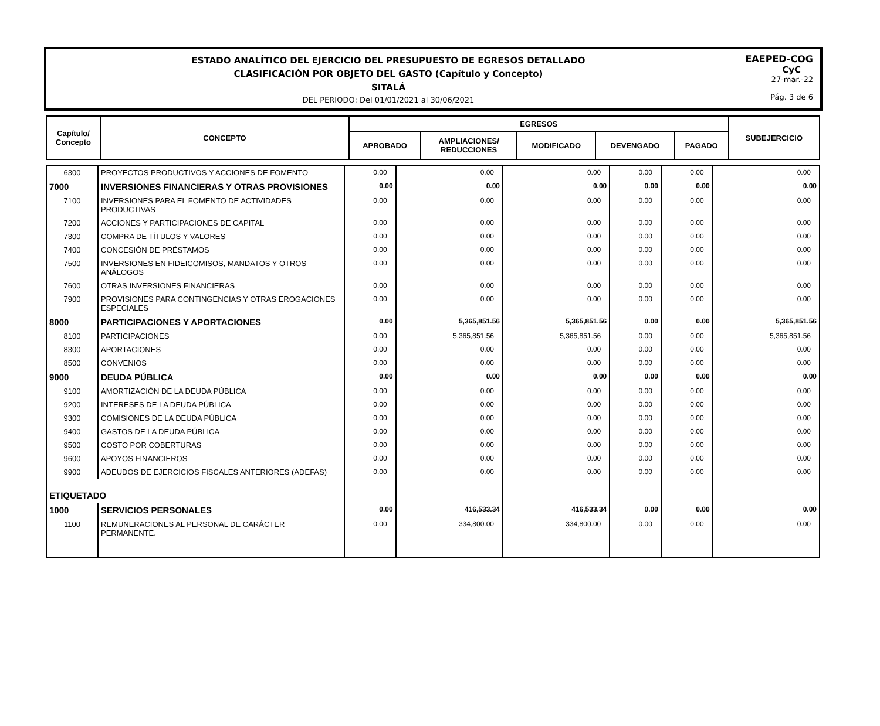ESTADO ANALÍTICO DEL EJERCICIO DEL PRESUPUESTO DE EGRESOS DETALLADO
CLASIFICACIÓN POR OBJETO DEL GASTO (Capítulo y Concepto)
SITALÁ
DEL PERIODO: Del 01/01/2021 al 30/06/2021
EAEPED-COG
CyC
27-mar.-22
Pág. 3 de 6
| Capítulo/ Concepto | CONCEPTO | EGRESOS | | | | | SUBEJERCICIO |
| --- | --- | --- | --- | --- | --- | --- | --- |
| | | APROBADO | AMPLIACIONES/ REDUCCIONES | MODIFICADO | DEVENGADO | PAGADO | |
| 6300 | PROYECTOS PRODUCTIVOS Y ACCIONES DE FOMENTO | 0.00 | 0.00 | 0.00 | 0.00 | 0.00 | 0.00 |
| 7000 | INVERSIONES FINANCIERAS Y OTRAS PROVISIONES | 0.00 | 0.00 | 0.00 | 0.00 | 0.00 | 0.00 |
| 7100 | INVERSIONES PARA EL FOMENTO DE ACTIVIDADES PRODUCTIVAS | 0.00 | 0.00 | 0.00 | 0.00 | 0.00 | 0.00 |
| 7200 | ACCIONES Y PARTICIPACIONES DE CAPITAL | 0.00 | 0.00 | 0.00 | 0.00 | 0.00 | 0.00 |
| 7300 | COMPRA DE TÍTULOS Y VALORES | 0.00 | 0.00 | 0.00 | 0.00 | 0.00 | 0.00 |
| 7400 | CONCESIÓN DE PRÉSTAMOS | 0.00 | 0.00 | 0.00 | 0.00 | 0.00 | 0.00 |
| 7500 | INVERSIONES EN FIDEICOMISOS, MANDATOS Y OTROS ANÁLOGOS | 0.00 | 0.00 | 0.00 | 0.00 | 0.00 | 0.00 |
| 7600 | OTRAS INVERSIONES FINANCIERAS | 0.00 | 0.00 | 0.00 | 0.00 | 0.00 | 0.00 |
| 7900 | PROVISIONES PARA CONTINGENCIAS Y OTRAS EROGACIONES ESPECIALES | 0.00 | 0.00 | 0.00 | 0.00 | 0.00 | 0.00 |
| 8000 | PARTICIPACIONES Y APORTACIONES | 0.00 | 5,365,851.56 | 5,365,851.56 | 0.00 | 0.00 | 5,365,851.56 |
| 8100 | PARTICIPACIONES | 0.00 | 5,365,851.56 | 5,365,851.56 | 0.00 | 0.00 | 5,365,851.56 |
| 8300 | APORTACIONES | 0.00 | 0.00 | 0.00 | 0.00 | 0.00 | 0.00 |
| 8500 | CONVENIOS | 0.00 | 0.00 | 0.00 | 0.00 | 0.00 | 0.00 |
| 9000 | DEUDA PÚBLICA | 0.00 | 0.00 | 0.00 | 0.00 | 0.00 | 0.00 |
| 9100 | AMORTIZACIÓN DE LA DEUDA PÚBLICA | 0.00 | 0.00 | 0.00 | 0.00 | 0.00 | 0.00 |
| 9200 | INTERESES DE LA DEUDA PÚBLICA | 0.00 | 0.00 | 0.00 | 0.00 | 0.00 | 0.00 |
| 9300 | COMISIONES DE LA DEUDA PÚBLICA | 0.00 | 0.00 | 0.00 | 0.00 | 0.00 | 0.00 |
| 9400 | GASTOS DE LA DEUDA PÚBLICA | 0.00 | 0.00 | 0.00 | 0.00 | 0.00 | 0.00 |
| 9500 | COSTO POR COBERTURAS | 0.00 | 0.00 | 0.00 | 0.00 | 0.00 | 0.00 |
| 9600 | APOYOS FINANCIEROS | 0.00 | 0.00 | 0.00 | 0.00 | 0.00 | 0.00 |
| 9900 | ADEUDOS DE EJERCICIOS FISCALES ANTERIORES (ADEFAS) | 0.00 | 0.00 | 0.00 | 0.00 | 0.00 | 0.00 |
| ETIQUETADO | | | | | | | |
| 1000 | SERVICIOS PERSONALES | 0.00 | 416,533.34 | 416,533.34 | 0.00 | 0.00 | 0.00 |
| 1100 | REMUNERACIONES AL PERSONAL DE CARÁCTER PERMANENTE. | 0.00 | 334,800.00 | 334,800.00 | 0.00 | 0.00 | 0.00 |